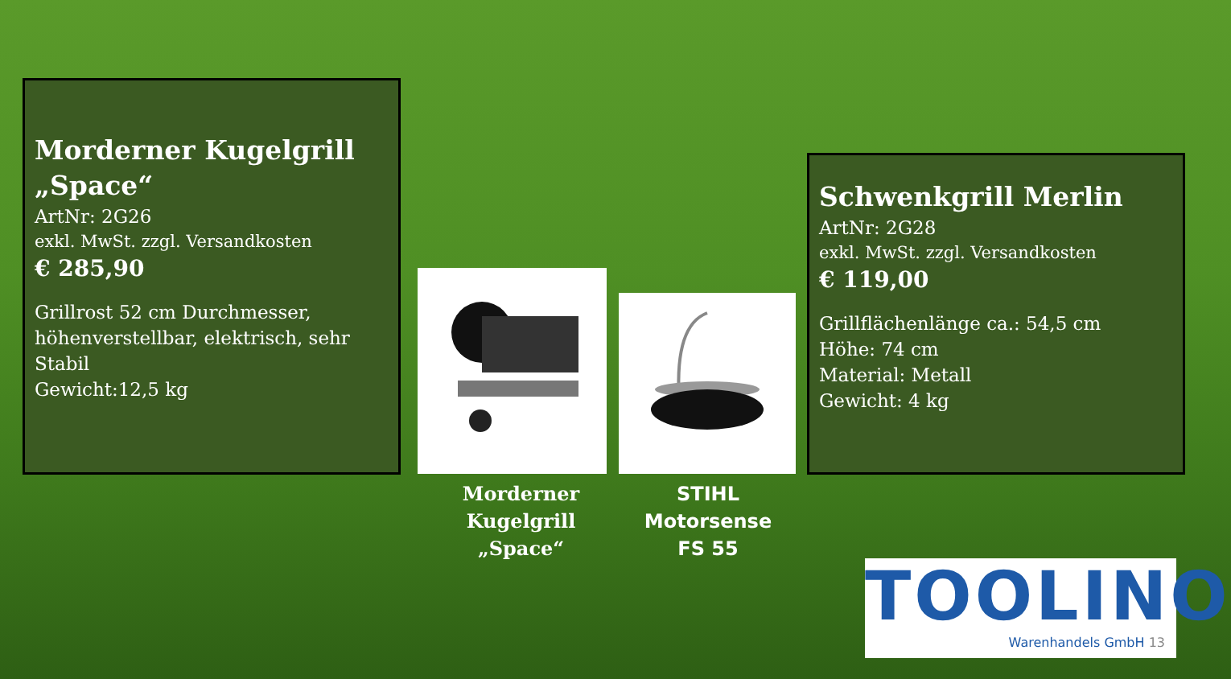Morderner Kugelgrill „Space“
ArtNr: 2G26
exkl. MwSt. zzgl. Versandkosten
€ 285,90
Grillrost 52 cm Durchmesser, höhenverstellbar, elektrisch, sehr Stabil
Gewicht:12,5 kg
Morderner Kugelgrill „Space“
STIHL Motorsense FS 55
Schwenkgrill Merlin
ArtNr: 2G28
exkl. MwSt. zzgl. Versandkosten
€ 119,00
Grillflächenlänge ca.: 54,5 cm
Höhe: 74 cm
Material: Metall
Gewicht: 4 kg
TOOLINO
Warenhandels GmbH 13